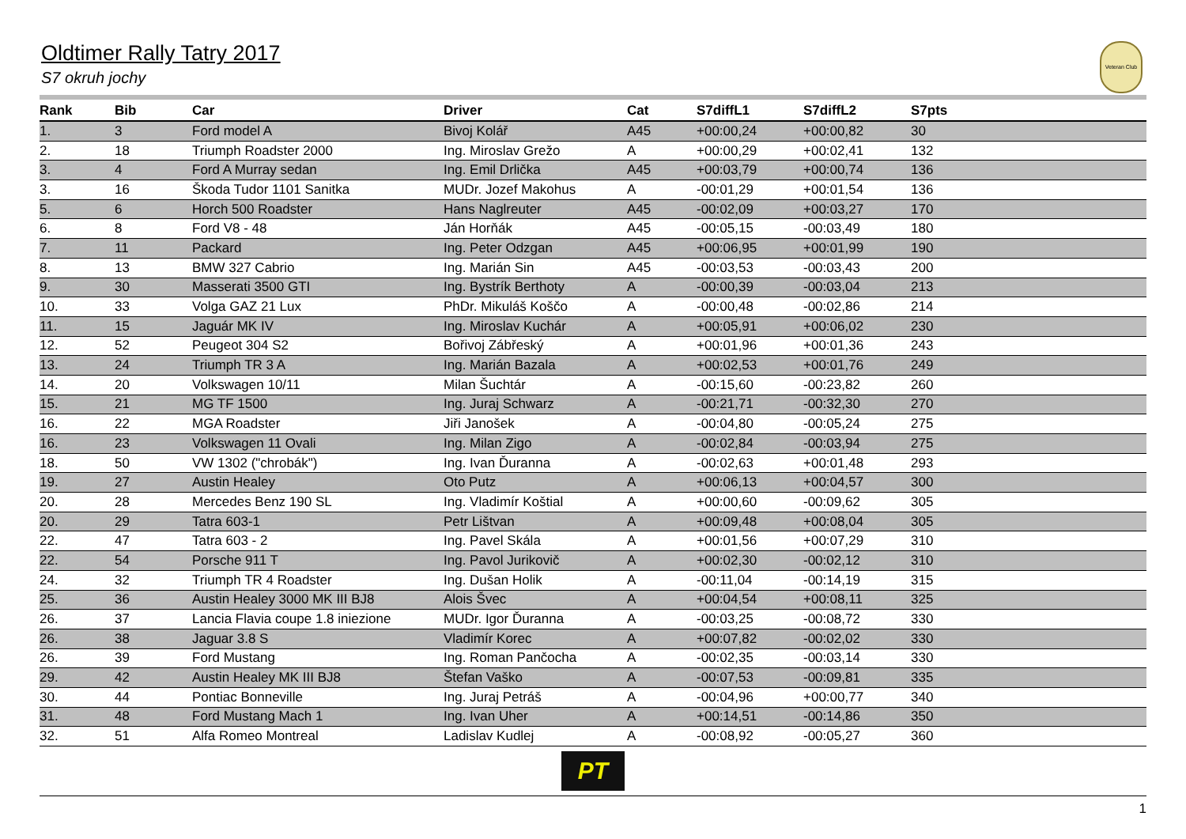Oldtimer Rally Tatry 2017
S7 okruh jochy
Veteran Club
| Rank | Bib | Car | Driver | Cat | S7diffL1 | S7diffL2 | S7pts |
| --- | --- | --- | --- | --- | --- | --- | --- |
| 1. | 3 | Ford model A | Bivoj Kolář | A45 | +00:00,24 | +00:00,82 | 30 |
| 2. | 18 | Triumph Roadster 2000 | Ing. Miroslav Grežo | A | +00:00,29 | +00:02,41 | 132 |
| 3. | 4 | Ford A Murray sedan | Ing. Emil Drlička | A45 | +00:03,79 | +00:00,74 | 136 |
| 3. | 16 | Škoda Tudor 1101 Sanitka | MUDr. Jozef Makohus | A | -00:01,29 | +00:01,54 | 136 |
| 5. | 6 | Horch 500 Roadster | Hans Naglreuter | A45 | -00:02,09 | +00:03,27 | 170 |
| 6. | 8 | Ford V8 - 48 | Ján Horňák | A45 | -00:05,15 | -00:03,49 | 180 |
| 7. | 11 | Packard | Ing. Peter Odzgan | A45 | +00:06,95 | +00:01,99 | 190 |
| 8. | 13 | BMW 327 Cabrio | Ing. Marián Sin | A45 | -00:03,53 | -00:03,43 | 200 |
| 9. | 30 | Masserati 3500 GTI | Ing. Bystrík Berthoty | A | -00:00,39 | -00:03,04 | 213 |
| 10. | 33 | Volga GAZ 21 Lux | PhDr. Mikuláš Koščo | A | -00:00,48 | -00:02,86 | 214 |
| 11. | 15 | Jaguár MK IV | Ing. Miroslav Kuchár | A | +00:05,91 | +00:06,02 | 230 |
| 12. | 52 | Peugeot 304 S2 | Bořivoj Zábřeský | A | +00:01,96 | +00:01,36 | 243 |
| 13. | 24 | Triumph TR 3 A | Ing. Marián Bazala | A | +00:02,53 | +00:01,76 | 249 |
| 14. | 20 | Volkswagen 10/11 | Milan Šuchtár | A | -00:15,60 | -00:23,82 | 260 |
| 15. | 21 | MG TF 1500 | Ing. Juraj Schwarz | A | -00:21,71 | -00:32,30 | 270 |
| 16. | 22 | MGA Roadster | Jiři Janošek | A | -00:04,80 | -00:05,24 | 275 |
| 16. | 23 | Volkswagen 11 Ovali | Ing. Milan Zigo | A | -00:02,84 | -00:03,94 | 275 |
| 18. | 50 | VW 1302 ("chrobák") | Ing. Ivan Ďuranna | A | -00:02,63 | +00:01,48 | 293 |
| 19. | 27 | Austin Healey | Oto Putz | A | +00:06,13 | +00:04,57 | 300 |
| 20. | 28 | Mercedes Benz 190 SL | Ing. Vladimír Koštial | A | +00:00,60 | -00:09,62 | 305 |
| 20. | 29 | Tatra 603-1 | Petr Lištvan | A | +00:09,48 | +00:08,04 | 305 |
| 22. | 47 | Tatra 603 - 2 | Ing. Pavel Skála | A | +00:01,56 | +00:07,29 | 310 |
| 22. | 54 | Porsche 911 T | Ing. Pavol Jurikovič | A | +00:02,30 | -00:02,12 | 310 |
| 24. | 32 | Triumph TR 4 Roadster | Ing. Dušan Holik | A | -00:11,04 | -00:14,19 | 315 |
| 25. | 36 | Austin Healey 3000 MK III BJ8 | Alois Švec | A | +00:04,54 | +00:08,11 | 325 |
| 26. | 37 | Lancia Flavia coupe 1.8 iniezione | MUDr. Igor Ďuranna | A | -00:03,25 | -00:08,72 | 330 |
| 26. | 38 | Jaguar 3.8 S | Vladimír Korec | A | +00:07,82 | -00:02,02 | 330 |
| 26. | 39 | Ford Mustang | Ing. Roman Pančocha | A | -00:02,35 | -00:03,14 | 330 |
| 29. | 42 | Austin Healey MK III BJ8 | Štefan Vaško | A | -00:07,53 | -00:09,81 | 335 |
| 30. | 44 | Pontiac Bonneville | Ing. Juraj Petráš | A | -00:04,96 | +00:00,77 | 340 |
| 31. | 48 | Ford Mustang Mach 1 | Ing. Ivan Uher | A | +00:14,51 | -00:14,86 | 350 |
| 32. | 51 | Alfa Romeo Montreal | Ladislav Kudlej | A | -00:08,92 | -00:05,27 | 360 |
PT
1